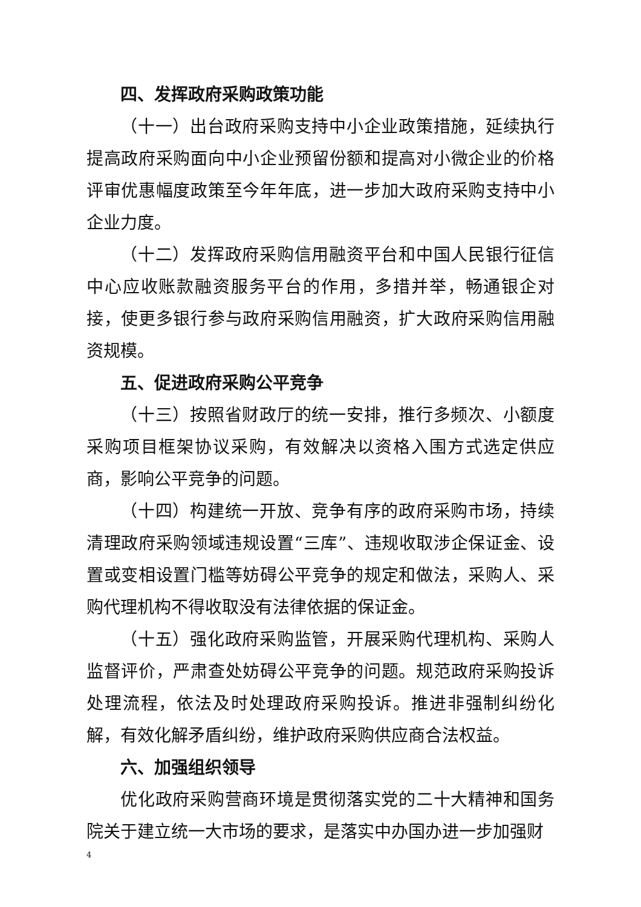四、发挥政府采购政策功能
（十一）出台政府采购支持中小企业政策措施，延续执行提高政府采购面向中小企业预留份额和提高对小微企业的价格评审优惠幅度政策至今年年底，进一步加大政府采购支持中小企业力度。
（十二）发挥政府采购信用融资平台和中国人民银行征信中心应收账款融资服务平台的作用，多措并举，畅通银企对接，使更多银行参与政府采购信用融资，扩大政府采购信用融资规模。
五、促进政府采购公平竞争
（十三）按照省财政厅的统一安排，推行多频次、小额度采购项目框架协议采购，有效解决以资格入围方式选定供应商，影响公平竞争的问题。
（十四）构建统一开放、竞争有序的政府采购市场，持续清理政府采购领域违规设置“三库”、违规收取涉企保证金、设置或变相设置门槛等妨碍公平竞争的规定和做法，采购人、采购代理机构不得收取没有法律依据的保证金。
（十五）强化政府采购监管，开展采购代理机构、采购人监督评价，严肃查处妨碍公平竞争的问题。规范政府采购投诉处理流程，依法及时处理政府采购投诉。推进非强制纠纷化解，有效化解矛盾纠纷，维护政府采购供应商合法权益。
六、加强组织领导
优化政府采购营商环境是贯彻落实党的二十大精神和国务院关于建立统一大市场的要求，是落实中办国办进一步加强财
4